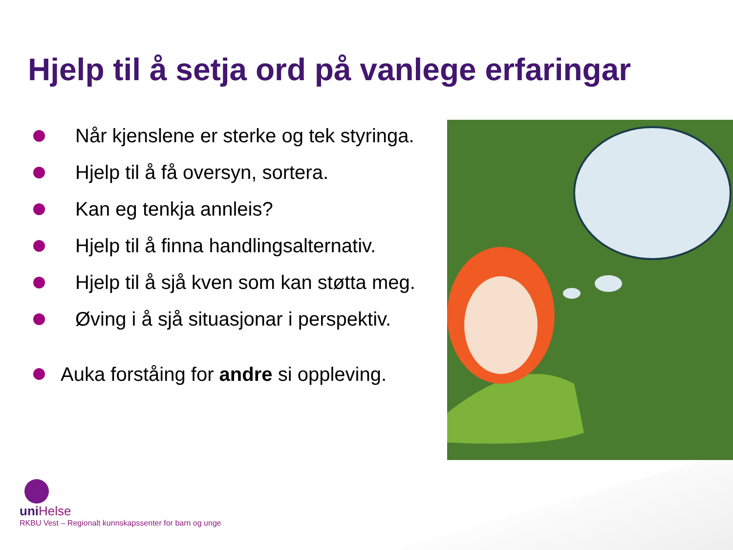Hjelp til å setja ord på vanlege erfaringar
Når kjenslene er sterke og tek styringa.
Hjelp til å få oversyn, sortera.
Kan eg tenkja annleis?
Hjelp til å finna handlingsalternativ.
Hjelp til å sjå kven som kan støtta meg.
Øving i å sjå situasjonar i perspektiv.
Auka forståing for andre si oppleving.
uni Helse
RKBU Vest – Regionalt kunnskapssenter for barn og unge